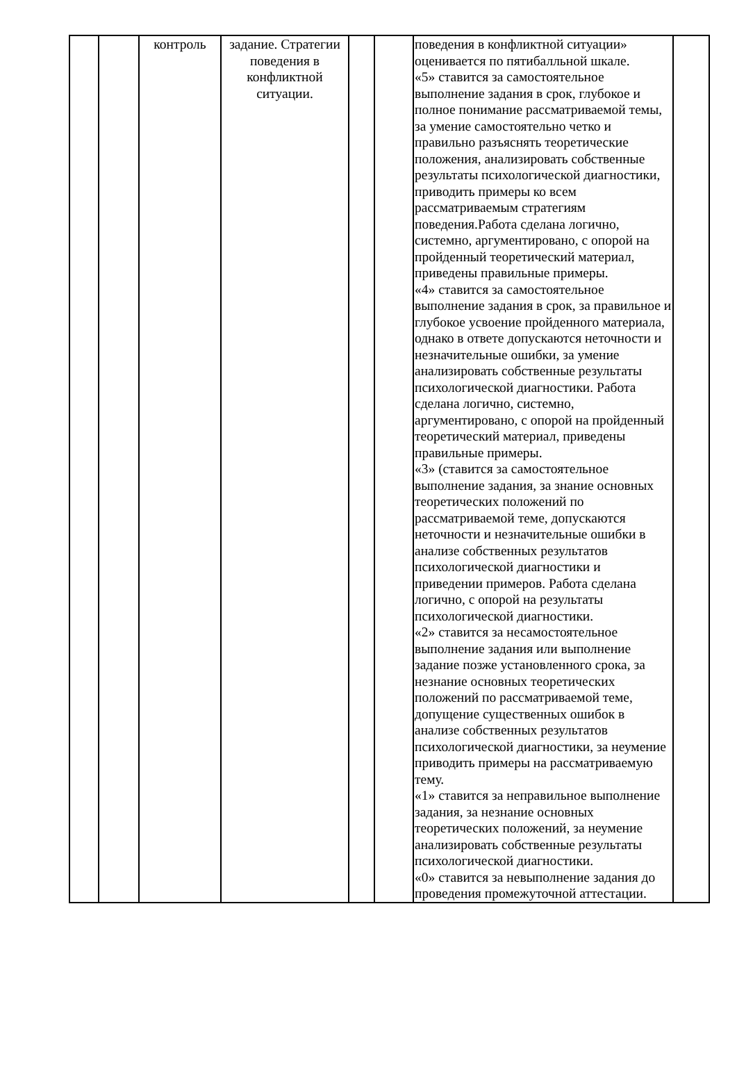| | | контроль | задание. Стратегии поведения в конфликтной ситуации. | | | поведения в конфликтной ситуации» оценивается по пятибалльной шкале. «5» ставится за самостоятельное выполнение задания в срок, глубокое и полное понимание рассматриваемой темы, за умение самостоятельно четко и правильно разъяснять теоретические положения, анализировать собственные результаты психологической диагностики, приводить примеры ко всем рассматриваемым стратегиям поведения.Работа сделана логично, системно, аргументировано, с опорой на пройденный теоретический материал, приведены правильные примеры. «4» ставится за самостоятельное выполнение задания в срок, за правильное и глубокое усвоение пройденного материала, однако в ответе допускаются неточности и незначительные ошибки, за умение анализировать собственные результаты психологической диагностики. Работа сделана логично, системно, аргументировано, с опорой на пройденный теоретический материал, приведены правильные примеры. «3» (ставится за самостоятельное выполнение задания, за знание основных теоретических положений по рассматриваемой теме, допускаются неточности и незначительные ошибки в анализе собственных результатов психологической диагностики и приведении примеров. Работа сделана логично, с опорой на результаты психологической диагностики. «2» ставится за несамостоятельное выполнение задания или выполнение задание позже установленного срока, за незнание основных теоретических положений по рассматриваемой теме, допущение существенных ошибок в анализе собственных результатов психологической диагностики, за неумение приводить примеры на рассматриваемую тему. «1» ставится за неправильное выполнение задания, за незнание основных теоретических положений, за неумение анализировать собственные результаты психологической диагностики. «0» ставится за невыполнение задания до проведения промежуточной аттестации. | |